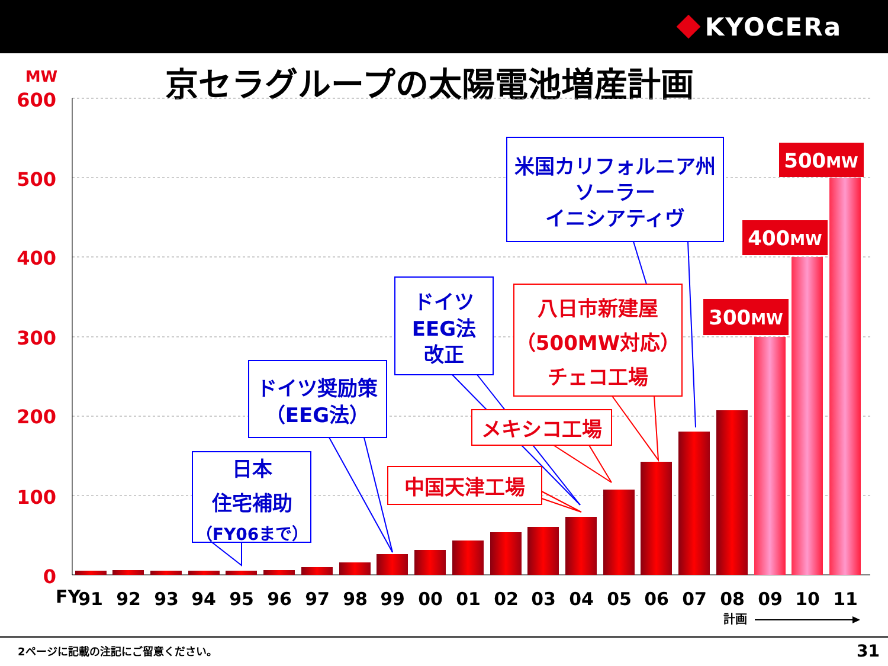KYOCERa
京セラグループの太陽電池増産計画
MW
600
500
400
300
200
100
0
FY
91
92
93
94
95
96
97
98
99
00
01
02
03
04
05
06
07
08
09
10
11
計画
300MW
400MW
500MW
米国カリフォルニア州
ソーラー
イニシアティヴ
ドイツ
EEG法
改正
ドイツ奨励策
（EEG法）
日本
住宅補助
（FY06まで）
八日市新建屋
（500MW対応）
チェコ工場
メキシコ工場
中国天津工場
2ページに記載の注記にご留意ください。 31